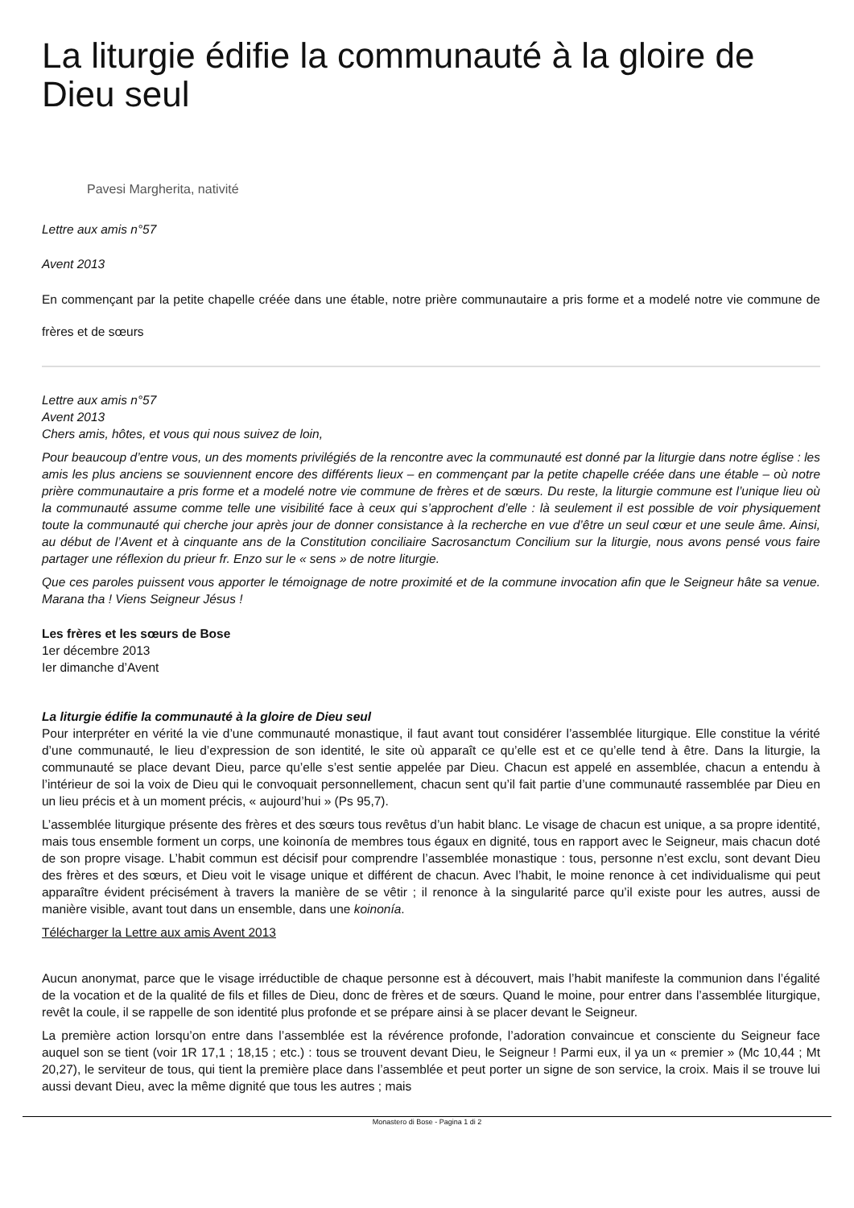La liturgie édifie la communauté à la gloire de Dieu seul
Pavesi Margherita, nativité
Lettre aux amis n°57
Avent 2013
En commençant par la petite chapelle créée dans une étable, notre prière communautaire a pris forme et a modelé notre vie commune de frères et de sœurs
Lettre aux amis n°57
Avent 2013
Chers amis, hôtes, et vous qui nous suivez de loin,
Pour beaucoup d’entre vous, un des moments privilégiés de la rencontre avec la communauté est donné par la liturgie dans notre église : les amis les plus anciens se souviennent encore des différents lieux – en commençant par la petite chapelle créée dans une étable – où notre prière communautaire a pris forme et a modelé notre vie commune de frères et de sœurs. Du reste, la liturgie commune est l’unique lieu où la communauté assume comme telle une visibilité face à ceux qui s’approchent d’elle : là seulement il est possible de voir physiquement toute la communauté qui cherche jour après jour de donner consistance à la recherche en vue d’être un seul cœur et une seule âme. Ainsi, au début de l’Avent et à cinquante ans de la Constitution conciliaire Sacrosanctum Concilium sur la liturgie, nous avons pensé vous faire partager une réflexion du prieur fr. Enzo sur le « sens » de notre liturgie.
Que ces paroles puissent vous apporter le témoignage de notre proximité et de la commune invocation afin que le Seigneur hâte sa venue. Marana tha ! Viens Seigneur Jésus !
Les frères et les sœurs de Bose
1er décembre 2013
Ier dimanche d’Avent
La liturgie édifie la communauté à la gloire de Dieu seul
Pour interpréter en vérité la vie d’une communauté monastique, il faut avant tout considérer l’assemblée liturgique. Elle constitue la vérité d’une communauté, le lieu d’expression de son identité, le site où apparaît ce qu’elle est et ce qu’elle tend à être. Dans la liturgie, la communauté se place devant Dieu, parce qu’elle s’est sentie appelée par Dieu. Chacun est appelé en assemblée, chacun a entendu à l’intérieur de soi la voix de Dieu qui le convoquait personnellement, chacun sent qu’il fait partie d’une communauté rassemblée par Dieu en un lieu précis et à un moment précis, « aujourd’hui » (Ps 95,7).
L’assemblée liturgique présente des frères et des sœurs tous revêtus d’un habit blanc. Le visage de chacun est unique, a sa propre identité, mais tous ensemble forment un corps, une koinonía de membres tous égaux en dignité, tous en rapport avec le Seigneur, mais chacun doté de son propre visage. L’habit commun est décisif pour comprendre l’assemblée monastique : tous, personne n’est exclu, sont devant Dieu des frères et des sœurs, et Dieu voit le visage unique et différent de chacun. Avec l’habit, le moine renonce à cet individualisme qui peut apparaître évident précisément à travers la manière de se vêtir ; il renonce à la singularité parce qu’il existe pour les autres, aussi de manière visible, avant tout dans un ensemble, dans une koinonía.
Télécharger la Lettre aux amis Avent 2013
Aucun anonymat, parce que le visage irréductible de chaque personne est à découvert, mais l’habit manifeste la communion dans l’égalité de la vocation et de la qualité de fils et filles de Dieu, donc de frères et de sœurs. Quand le moine, pour entrer dans l’assemblée liturgique, revêt la coule, il se rappelle de son identité plus profonde et se prépare ainsi à se placer devant le Seigneur.
La première action lorsqu’on entre dans l’assemblée est la révérence profonde, l’adoration convaincue et consciente du Seigneur face auquel son se tient (voir 1R 17,1 ; 18,15 ; etc.) : tous se trouvent devant Dieu, le Seigneur ! Parmi eux, il ya un « premier » (Mc 10,44 ; Mt 20,27), le serviteur de tous, qui tient la première place dans l’assemblée et peut porter un signe de son service, la croix. Mais il se trouve lui aussi devant Dieu, avec la même dignité que tous les autres ; mais
Monastero di Bose - Pagina 1 di 2